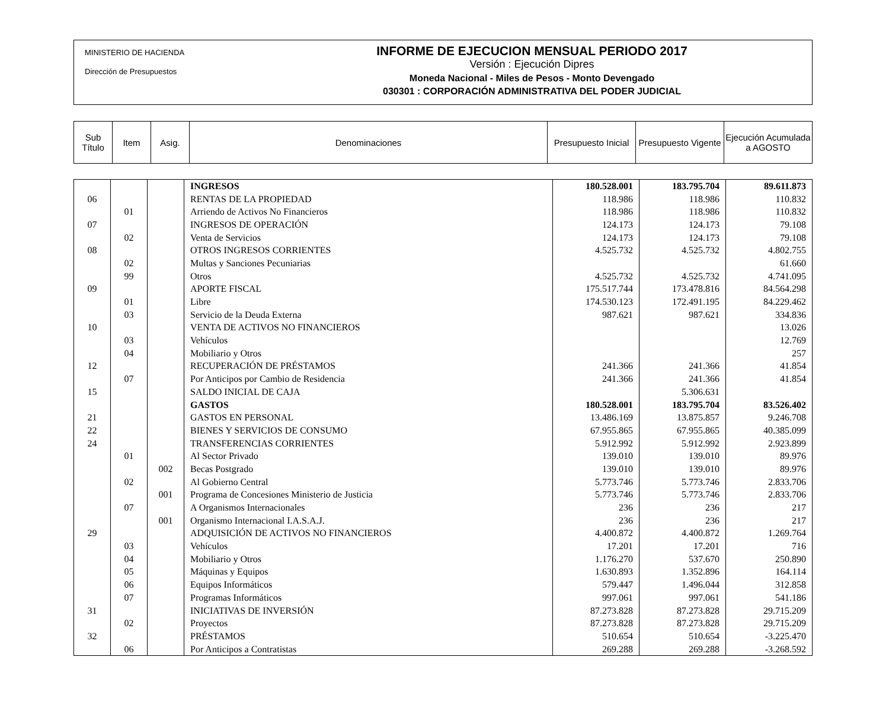MINISTERIO DE HACIENDA
Dirección de Presupuestos
INFORME DE EJECUCION MENSUAL PERIODO 2017
Versión : Ejecución Dipres
Moneda Nacional - Miles de Pesos - Monto Devengado
030301 : CORPORACIÓN ADMINISTRATIVA DEL PODER JUDICIAL
| Sub Título | Item | Asig. | Denominaciones | Presupuesto Inicial | Presupuesto Vigente | Ejecución Acumulada a AGOSTO |
| --- | --- | --- | --- | --- | --- | --- |
| | | | INGRESOS | 180.528.001 | 183.795.704 | 89.611.873 |
| 06 | | | RENTAS DE LA PROPIEDAD | 118.986 | 118.986 | 110.832 |
| | 01 | | Arriendo de Activos No Financieros | 118.986 | 118.986 | 110.832 |
| 07 | | | INGRESOS DE OPERACIÓN | 124.173 | 124.173 | 79.108 |
| | 02 | | Venta de Servicios | 124.173 | 124.173 | 79.108 |
| 08 | | | OTROS INGRESOS CORRIENTES | 4.525.732 | 4.525.732 | 4.802.755 |
| | 02 | | Multas y Sanciones Pecuniarias | | | 61.660 |
| | 99 | | Otros | 4.525.732 | 4.525.732 | 4.741.095 |
| 09 | | | APORTE FISCAL | 175.517.744 | 173.478.816 | 84.564.298 |
| | 01 | | Libre | 174.530.123 | 172.491.195 | 84.229.462 |
| | 03 | | Servicio de la Deuda Externa | 987.621 | 987.621 | 334.836 |
| 10 | | | VENTA DE ACTIVOS NO FINANCIEROS | | | 13.026 |
| | 03 | | Vehículos | | | 12.769 |
| | 04 | | Mobiliario y Otros | | | 257 |
| 12 | | | RECUPERACIÓN DE PRÉSTAMOS | 241.366 | 241.366 | 41.854 |
| | 07 | | Por Anticipos por Cambio de Residencia | 241.366 | 241.366 | 41.854 |
| 15 | | | SALDO INICIAL DE CAJA | | 5.306.631 | |
| | | | GASTOS | 180.528.001 | 183.795.704 | 83.526.402 |
| 21 | | | GASTOS EN PERSONAL | 13.486.169 | 13.875.857 | 9.246.708 |
| 22 | | | BIENES Y SERVICIOS DE CONSUMO | 67.955.865 | 67.955.865 | 40.385.099 |
| 24 | | | TRANSFERENCIAS CORRIENTES | 5.912.992 | 5.912.992 | 2.923.899 |
| | 01 | | Al Sector Privado | 139.010 | 139.010 | 89.976 |
| | | 002 | Becas Postgrado | 139.010 | 139.010 | 89.976 |
| | 02 | | Al Gobierno Central | 5.773.746 | 5.773.746 | 2.833.706 |
| | | 001 | Programa de Concesiones Ministerio de Justicia | 5.773.746 | 5.773.746 | 2.833.706 |
| | 07 | | A Organismos Internacionales | 236 | 236 | 217 |
| | | 001 | Organismo Internacional I.A.S.A.J. | 236 | 236 | 217 |
| 29 | | | ADQUISICIÓN DE ACTIVOS NO FINANCIEROS | 4.400.872 | 4.400.872 | 1.269.764 |
| | 03 | | Vehículos | 17.201 | 17.201 | 716 |
| | 04 | | Mobiliario y Otros | 1.176.270 | 537.670 | 250.890 |
| | 05 | | Máquinas y Equipos | 1.630.893 | 1.352.896 | 164.114 |
| | 06 | | Equipos Informáticos | 579.447 | 1.496.044 | 312.858 |
| | 07 | | Programas Informáticos | 997.061 | 997.061 | 541.186 |
| 31 | | | INICIATIVAS DE INVERSIÓN | 87.273.828 | 87.273.828 | 29.715.209 |
| | 02 | | Proyectos | 87.273.828 | 87.273.828 | 29.715.209 |
| 32 | | | PRÉSTAMOS | 510.654 | 510.654 | -3.225.470 |
| | 06 | | Por Anticipos a Contratistas | 269.288 | 269.288 | -3.268.592 |